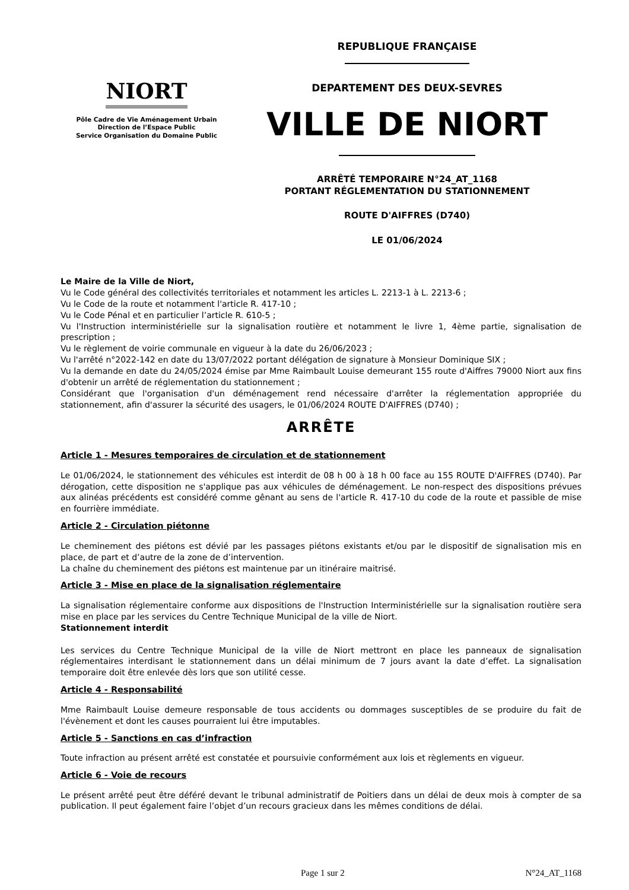NIORT
Pôle Cadre de Vie Aménagement Urbain
Direction de l’Espace Public
Service Organisation du Domaine Public
REPUBLIQUE FRANÇAISE
DEPARTEMENT DES DEUX-SEVRES
VILLE DE NIORT
ARRÊTÉ TEMPORAIRE N°24_AT_1168
PORTANT RÉGLEMENTATION DU STATIONNEMENT
ROUTE D'AIFFRES (D740)
LE 01/06/2024
Le Maire de la Ville de Niort,
Vu le Code général des collectivités territoriales et notamment les articles L. 2213-1 à L. 2213-6 ;
Vu le Code de la route et notamment l'article R. 417-10 ;
Vu le Code Pénal et en particulier l’article R. 610-5 ;
Vu l'Instruction interministérielle sur la signalisation routière et notamment le livre 1, 4ème partie, signalisation de prescription ;
Vu le règlement de voirie communale en vigueur à la date du 26/06/2023 ;
Vu l'arrêté n°2022-142 en date du 13/07/2022 portant délégation de signature à Monsieur Dominique SIX ;
Vu la demande en date du 24/05/2024 émise par Mme Raimbault Louise demeurant 155 route d'Aiffres 79000 Niort aux fins d'obtenir un arrêté de réglementation du stationnement ;
Considérant que l'organisation d'un déménagement rend nécessaire d'arrêter la réglementation appropriée du stationnement, afin d'assurer la sécurité des usagers, le 01/06/2024 ROUTE D'AIFFRES (D740) ;
ARRÊTE
Article 1 - Mesures temporaires de circulation et de stationnement
Le 01/06/2024, le stationnement des véhicules est interdit de 08 h 00 à 18 h 00 face au 155 ROUTE D'AIFFRES (D740). Par dérogation, cette disposition ne s'applique pas aux véhicules de déménagement. Le non-respect des dispositions prévues aux alinéas précédents est considéré comme gênant au sens de l'article R. 417-10 du code de la route et passible de mise en fourrière immédiate.
Article 2 - Circulation piétonne
Le cheminement des piétons est dévié par les passages piétons existants et/ou par le dispositif de signalisation mis en place, de part et d’autre de la zone de d’intervention.
La chaîne du cheminement des piétons est maintenue par un itinéraire maitrisé.
Article 3 - Mise en place de la signalisation réglementaire
La signalisation réglementaire conforme aux dispositions de l'Instruction Interministérielle sur la signalisation routière sera mise en place par les services du Centre Technique Municipal de la ville de Niort.
Stationnement interdit
Les services du Centre Technique Municipal de la ville de Niort mettront en place les panneaux de signalisation réglementaires interdisant le stationnement dans un délai minimum de 7 jours avant la date d’effet. La signalisation temporaire doit être enlevée dès lors que son utilité cesse.
Article 4 - Responsabilité
Mme Raimbault Louise demeure responsable de tous accidents ou dommages susceptibles de se produire du fait de l'évènement et dont les causes pourraient lui être imputables.
Article 5 - Sanctions en cas d’infraction
Toute infraction au présent arrêté est constatée et poursuivie conformément aux lois et règlements en vigueur.
Article 6 - Voie de recours
Le présent arrêté peut être déféré devant le tribunal administratif de Poitiers dans un délai de deux mois à compter de sa publication. Il peut également faire l’objet d’un recours gracieux dans les mêmes conditions de délai.
Page 1 sur 2 N°24_AT_1168